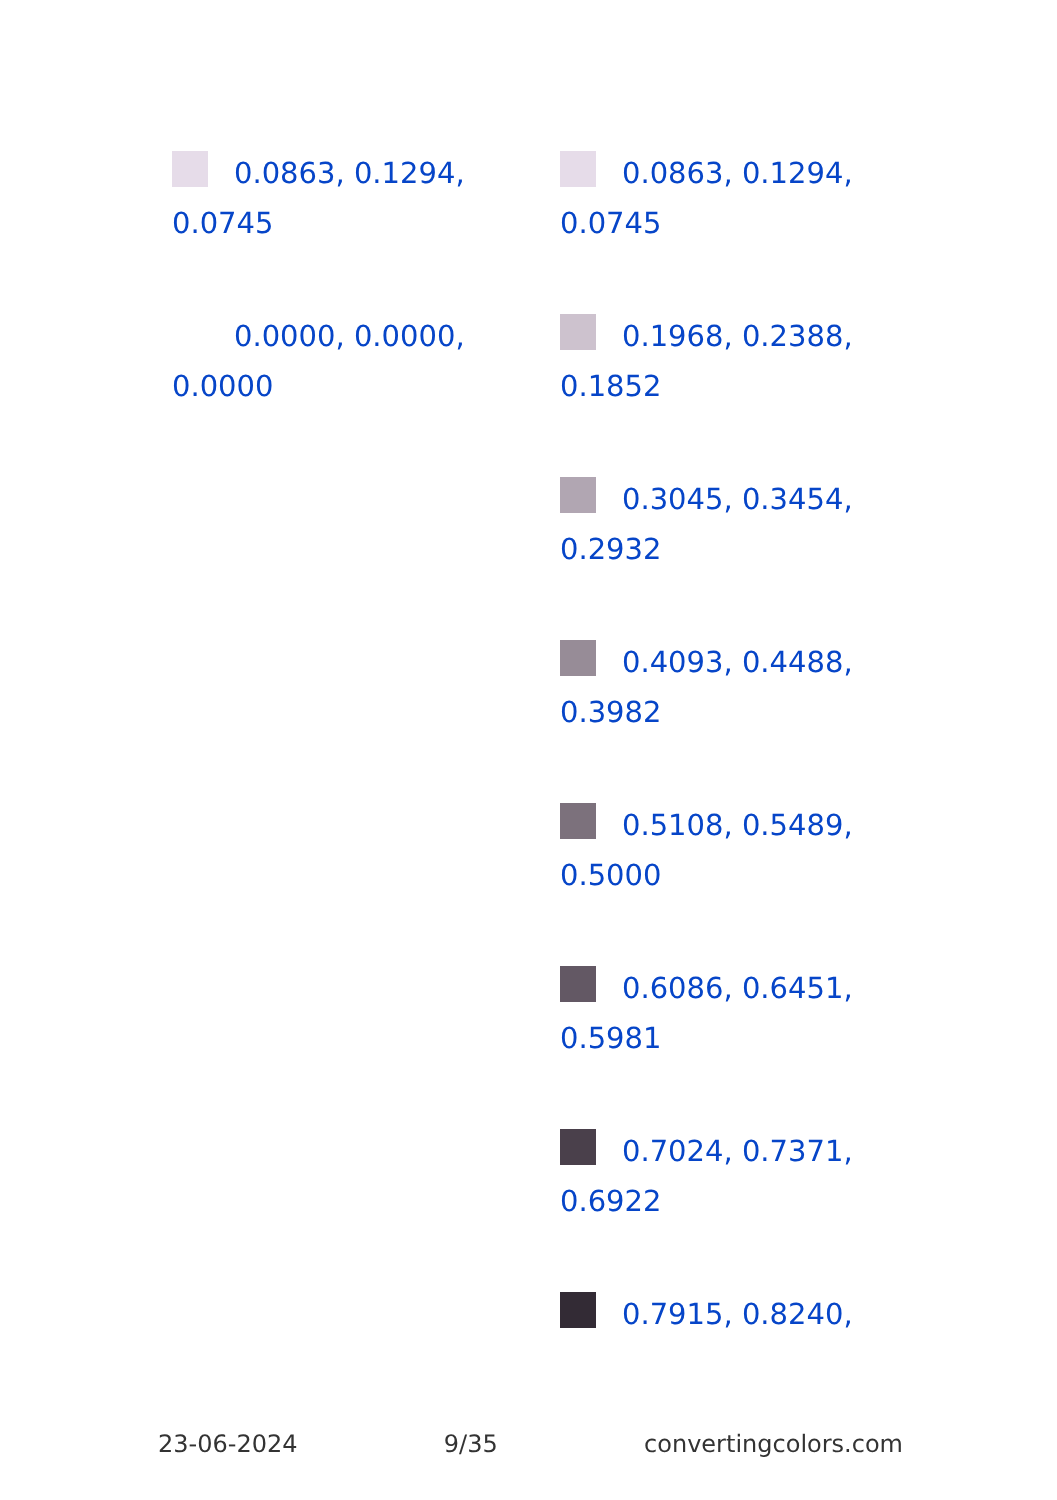0.0863, 0.1294, 0.0745
0.0000, 0.0000, 0.0000
0.0863, 0.1294, 0.0745
0.1968, 0.2388, 0.1852
0.3045, 0.3454, 0.2932
0.4093, 0.4488, 0.3982
0.5108, 0.5489, 0.5000
0.6086, 0.6451, 0.5981
0.7024, 0.7371, 0.6922
0.7915, 0.8240,
23-06-2024 9/35 convertingcolors.com